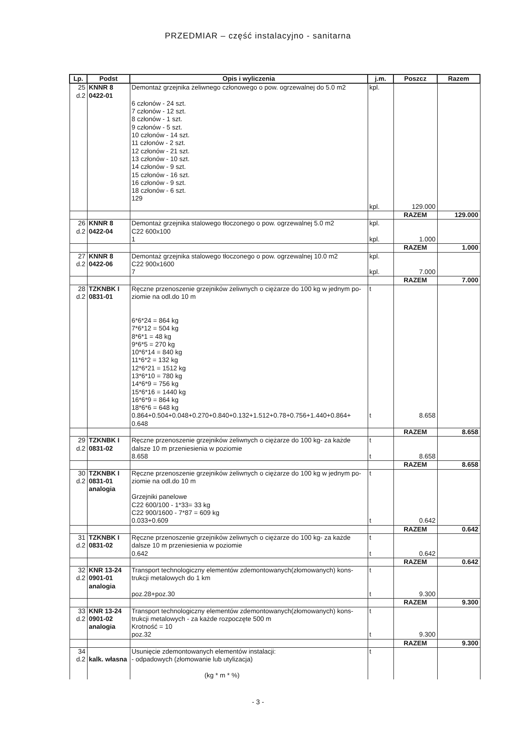PRZEDMIAR – część instalacyjno - sanitarna
| Lp. | Podst | Opis i wyliczenia | j.m. | Poszcz | Razem |
| --- | --- | --- | --- | --- | --- |
| 25 d.2 | KNNR 8 0422-01 | Demontaż grzejnika żeliwnego członowego o pow. ogrzewalnej do 5.0 m2 6 członów - 24 szt. 7 członów - 12 szt. 8 członów - 1 szt. 9 członów - 5 szt. 10 członów - 14 szt. 11 członów - 2 szt. 12 członów - 21 szt. 13 członów - 10 szt. 14 członów - 9 szt. 15 członów - 16 szt. 16 członów - 9 szt. 18 członów - 6 szt. 129 | kpl. kpl. | 129.000 | |
| | | | | RAZEM | 129.000 |
| 26 d.2 | KNNR 8 0422-04 | Demontaż grzejnika stalowego tłoczonego o pow. ogrzewalnej 5.0 m2 C22 600x100 1 | kpl. kpl. | 1.000 | |
| | | | | RAZEM | 1.000 |
| 27 d.2 | KNNR 8 0422-06 | Demontaż grzejnika stalowego tłoczonego o pow. ogrzewalnej 10.0 m2 C22 900x1600 7 | kpl. kpl. | 7.000 | |
| | | | | RAZEM | 7.000 |
| 28 d.2 | TZKNBK I 0831-01 | Ręczne przenoszenie grzejników żeliwnych o ciężarze do 100 kg w jednym po- ziomie na odl.do 10 m 6*6*24 = 864 kg 7*6*12 = 504 kg 8*6*1 = 48 kg 9*6*5 = 270 kg 10*6*14 = 840 kg 11*6*2 = 132 kg 12*6*21 = 1512 kg 13*6*10 = 780 kg 14*6*9 = 756 kg 15*6*16 = 1440 kg 16*6*9 = 864 kg 18*6*6 = 648 kg 0.864+0.504+0.048+0.270+0.840+0.132+1.512+0.78+0.756+1.440+0.864+ 0.648 | t t | 8.658 | |
| | | | | RAZEM | 8.658 |
| 29 d.2 | TZKNBK I 0831-02 | Ręczne przenoszenie grzejników żeliwnych o ciężarze do 100 kg- za każde dalsze 10 m przeniesienia w poziomie 8.658 | t t | 8.658 | |
| | | | | RAZEM | 8.658 |
| 30 d.2 | TZKNBK I 0831-01 analogia | Ręczne przenoszenie grzejników żeliwnych o ciężarze do 100 kg w jednym po- ziomie na odl.do 10 m Grzejniki panelowe C22 600/100 - 1*33= 33 kg C22 900/1600 - 7*87 = 609 kg 0.033+0.609 | t t | 0.642 | |
| | | | | RAZEM | 0.642 |
| 31 d.2 | TZKNBK I 0831-02 | Ręczne przenoszenie grzejników żeliwnych o ciężarze do 100 kg- za każde dalsze 10 m przeniesienia w poziomie 0.642 | t t | 0.642 | |
| | | | | RAZEM | 0.642 |
| 32 d.2 | KNR 13-24 0901-01 analogia | Transport technologiczny elementów zdemontowanych(złomowanych) kons- trukcji metalowych do 1 km poz.28+poz.30 | t t | 9.300 | |
| | | | | RAZEM | 9.300 |
| 33 d.2 | KNR 13-24 0901-02 analogia | Transport technologiczny elementów zdemontowanych(złomowanych) kons- trukcji metalowych - za każde rozpoczęte 500 m Krotność = 10 poz.32 | t t | 9.300 | |
| | | | | RAZEM | 9.300 |
| 34 d.2 | kalk. własna | Usunięcie zdemontowanych elementów instalacji: - odpadowych (złomowanie lub utylizacja) (kg * m * %) | t | | |
- 3 -